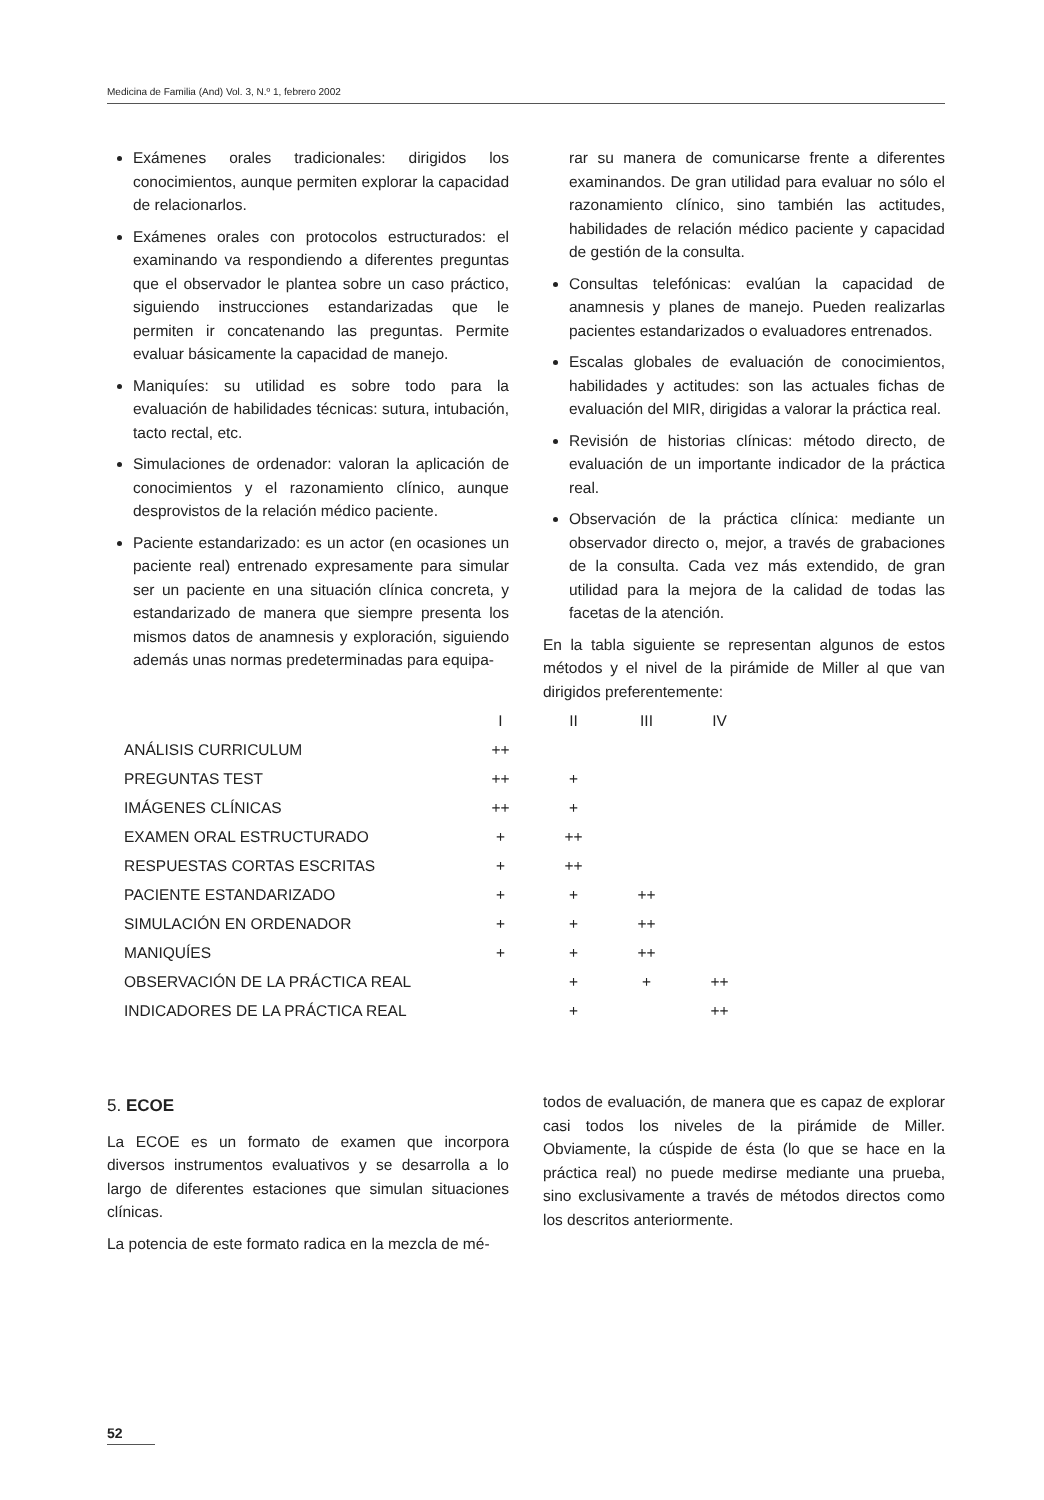Medicina de Familia (And) Vol. 3, N.º 1, febrero 2002
Exámenes orales tradicionales: dirigidos los conocimientos, aunque permiten explorar la capacidad de relacionarlos.
Exámenes orales con protocolos estructurados: el examinando va respondiendo a diferentes preguntas que el observador le plantea sobre un caso práctico, siguiendo instrucciones estandarizadas que le permiten ir concatenando las preguntas. Permite evaluar básicamente la capacidad de manejo.
Maniquíes: su utilidad es sobre todo para la evaluación de habilidades técnicas: sutura, intubación, tacto rectal, etc.
Simulaciones de ordenador: valoran la aplicación de conocimientos y el razonamiento clínico, aunque desprovistos de la relación médico paciente.
Paciente estandarizado: es un actor (en ocasiones un paciente real) entrenado expresamente para simular ser un paciente en una situación clínica concreta, y estandarizado de manera que siempre presenta los mismos datos de anamnesis y exploración, siguiendo además unas normas predeterminadas para equipa-
rar su manera de comunicarse frente a diferentes examinandos. De gran utilidad para evaluar no sólo el razonamiento clínico, sino también las actitudes, habilidades de relación médico paciente y capacidad de gestión de la consulta.
Consultas telefónicas: evalúan la capacidad de anamnesis y planes de manejo. Pueden realizarlas pacientes estandarizados o evaluadores entrenados.
Escalas globales de evaluación de conocimientos, habilidades y actitudes: son las actuales fichas de evaluación del MIR, dirigidas a valorar la práctica real.
Revisión de historias clínicas: método directo, de evaluación de un importante indicador de la práctica real.
Observación de la práctica clínica: mediante un observador directo o, mejor, a través de grabaciones de la consulta. Cada vez más extendido, de gran utilidad para la mejora de la calidad de todas las facetas de la atención.
En la tabla siguiente se representan algunos de estos métodos y el nivel de la pirámide de Miller al que van dirigidos preferentemente:
| | I | II | III | IV |
| --- | --- | --- | --- | --- |
| ANÁLISIS CURRICULUM | ++ | | | |
| PREGUNTAS TEST | ++ | + | | |
| IMÁGENES CLÍNICAS | ++ | + | | |
| EXAMEN ORAL ESTRUCTURADO | + | ++ | | |
| RESPUESTAS CORTAS ESCRITAS | + | ++ | | |
| PACIENTE ESTANDARIZADO | + | + | ++ | |
| SIMULACIÓN EN ORDENADOR | + | + | ++ | |
| MANIQUÍES | + | + | ++ | |
| OBSERVACIÓN DE LA PRÁCTICA REAL | | + | + | ++ |
| INDICADORES DE LA PRÁCTICA REAL | | + | | ++ |
5. ECOE
La ECOE es un formato de examen que incorpora diversos instrumentos evaluativos y se desarrolla a lo largo de diferentes estaciones que simulan situaciones clínicas.
La potencia de este formato radica en la mezcla de mé-
todos de evaluación, de manera que es capaz de explorar casi todos los niveles de la pirámide de Miller. Obviamente, la cúspide de ésta (lo que se hace en la práctica real) no puede medirse mediante una prueba, sino exclusivamente a través de métodos directos como los descritos anteriormente.
52